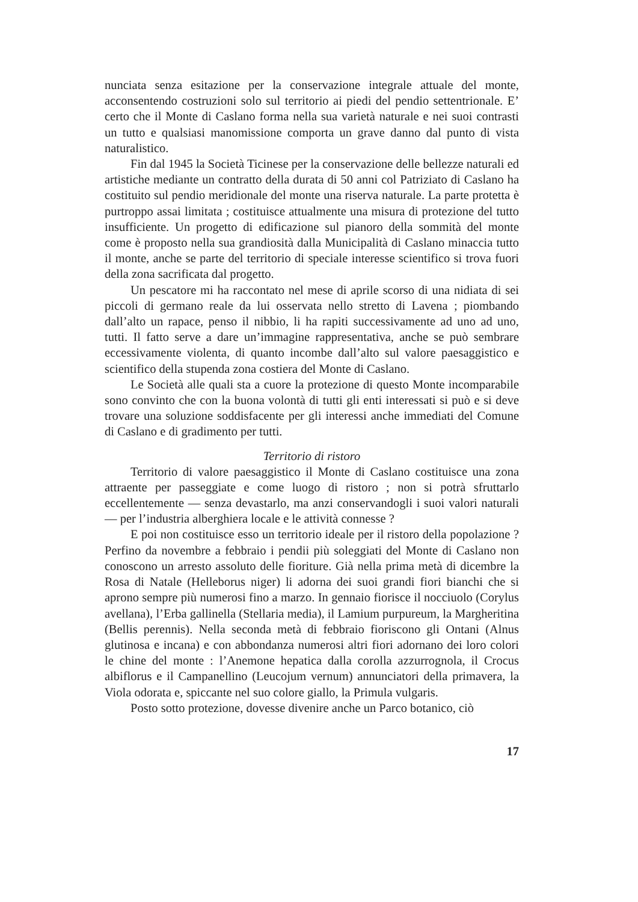nunciata senza esitazione per la conservazione integrale attuale del monte, acconsentendo costruzioni solo sul territorio ai piedi del pendio settentrionale. E’ certo che il Monte di Caslano forma nella sua varietà naturale e nei suoi contrasti un tutto e qualsiasi manomissione comporta un grave danno dal punto di vista naturalistico.
Fin dal 1945 la Società Ticinese per la conservazione delle bellezze naturali ed artistiche mediante un contratto della durata di 50 anni col Patriziato di Caslano ha costituito sul pendio meridionale del monte una riserva naturale. La parte protetta è purtroppo assai limitata ; costituisce attualmente una misura di protezione del tutto insufficiente. Un progetto di edificazione sul pianoro della sommità del monte come è proposto nella sua grandiosità dalla Municipalità di Caslano minaccia tutto il monte, anche se parte del territorio di speciale interesse scientifico si trova fuori della zona sacrificata dal progetto.
Un pescatore mi ha raccontato nel mese di aprile scorso di una nidiata di sei piccoli di germano reale da lui osservata nello stretto di Lavena ; piombando dall’alto un rapace, penso il nibbio, li ha rapiti successivamente ad uno ad uno, tutti. Il fatto serve a dare un’immagine rappresentativa, anche se può sembrare eccessivamente violenta, di quanto incombe dall’alto sul valore paesaggistico e scientifico della stupenda zona costiera del Monte di Caslano.
Le Società alle quali sta a cuore la protezione di questo Monte incomparabile sono convinto che con la buona volontà di tutti gli enti interessati si può e si deve trovare una soluzione soddisfacente per gli interessi anche immediati del Comune di Caslano e di gradimento per tutti.
Territorio di ristoro
Territorio di valore paesaggistico il Monte di Caslano costituisce una zona attraente per passeggiate e come luogo di ristoro ; non si potrà sfruttarlo eccellentemente — senza devastarlo, ma anzi conservandogli i suoi valori naturali — per l’industria alberghiera locale e le attività connesse ?
E poi non costituisce esso un territorio ideale per il ristoro della popolazione ? Perfino da novembre a febbraio i pendii più soleggiati del Monte di Caslano non conoscono un arresto assoluto delle fioriture. Già nella prima metà di dicembre la Rosa di Natale (Helleborus niger) li adorna dei suoi grandi fiori bianchi che si aprono sempre più numerosi fino a marzo. In gennaio fiorisce il nocciuolo (Corylus avellana), l’Erba gallinella (Stellaria media), il Lamium purpureum, la Margheritina (Bellis perennis). Nella seconda metà di febbraio fioriscono gli Ontani (Alnus glutinosa e incana) e con abbondanza numerosi altri fiori adornano dei loro colori le chine del monte : l’Anemone hepatica dalla corolla azzurrognola, il Crocus albiflorus e il Campanellino (Leucojum vernum) annunciatori della primavera, la Viola odorata e, spiccante nel suo colore giallo, la Primula vulgaris.
Posto sotto protezione, dovesse divenire anche un Parco botanico, ciò
17